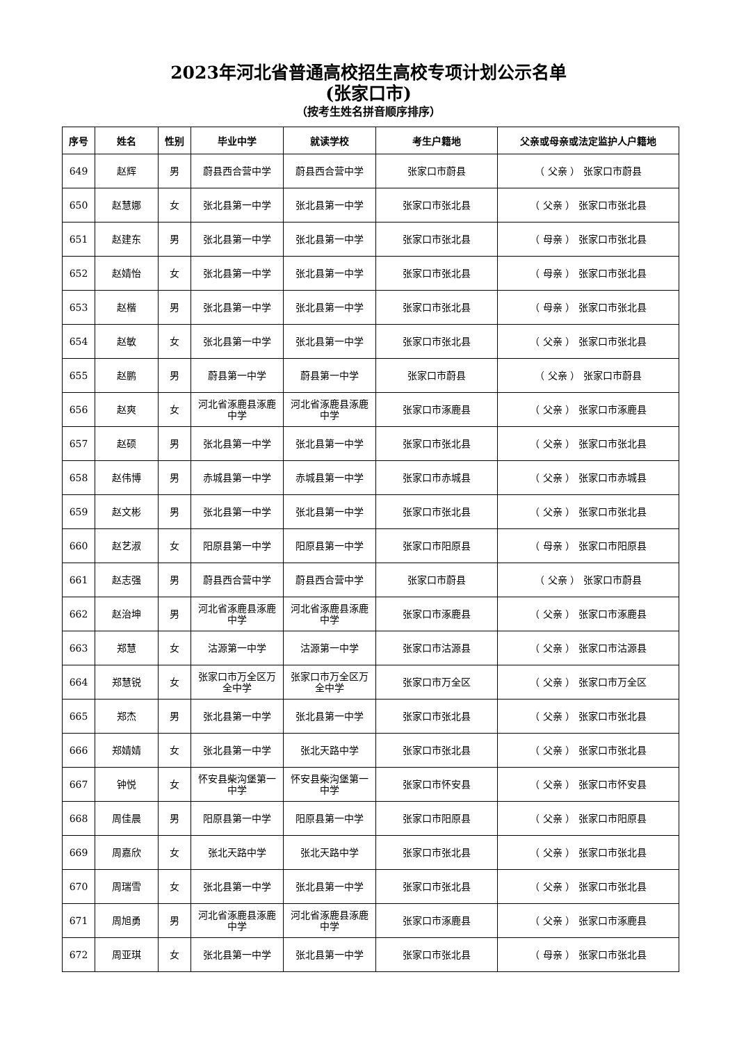2023年河北省普通高校招生高校专项计划公示名单
(张家口市)
（按考生姓名拼音顺序排序）
| 序号 | 姓名 | 性别 | 毕业中学 | 就读学校 | 考生户籍地 | 父亲或母亲或法定监护人户籍地 |
| --- | --- | --- | --- | --- | --- | --- |
| 649 | 赵辉 | 男 | 蔚县西合营中学 | 蔚县西合营中学 | 张家口市蔚县 | （ 父亲 ） 张家口市蔚县 |
| 650 | 赵慧娜 | 女 | 张北县第一中学 | 张北县第一中学 | 张家口市张北县 | （ 父亲 ） 张家口市张北县 |
| 651 | 赵建东 | 男 | 张北县第一中学 | 张北县第一中学 | 张家口市张北县 | （ 母亲 ） 张家口市张北县 |
| 652 | 赵婧怡 | 女 | 张北县第一中学 | 张北县第一中学 | 张家口市张北县 | （ 母亲 ） 张家口市张北县 |
| 653 | 赵楷 | 男 | 张北县第一中学 | 张北县第一中学 | 张家口市张北县 | （ 母亲 ） 张家口市张北县 |
| 654 | 赵敏 | 女 | 张北县第一中学 | 张北县第一中学 | 张家口市张北县 | （ 父亲 ） 张家口市张北县 |
| 655 | 赵鹏 | 男 | 蔚县第一中学 | 蔚县第一中学 | 张家口市蔚县 | （ 父亲 ） 张家口市蔚县 |
| 656 | 赵爽 | 女 | 河北省涿鹿县涿鹿中学 | 河北省涿鹿县涿鹿中学 | 张家口市涿鹿县 | （ 父亲 ） 张家口市涿鹿县 |
| 657 | 赵硕 | 男 | 张北县第一中学 | 张北县第一中学 | 张家口市张北县 | （ 父亲 ） 张家口市张北县 |
| 658 | 赵伟博 | 男 | 赤城县第一中学 | 赤城县第一中学 | 张家口市赤城县 | （ 父亲 ） 张家口市赤城县 |
| 659 | 赵文彬 | 男 | 张北县第一中学 | 张北县第一中学 | 张家口市张北县 | （ 父亲 ） 张家口市张北县 |
| 660 | 赵艺淑 | 女 | 阳原县第一中学 | 阳原县第一中学 | 张家口市阳原县 | （ 母亲 ） 张家口市阳原县 |
| 661 | 赵志强 | 男 | 蔚县西合营中学 | 蔚县西合营中学 | 张家口市蔚县 | （ 父亲 ） 张家口市蔚县 |
| 662 | 赵治坤 | 男 | 河北省涿鹿县涿鹿中学 | 河北省涿鹿县涿鹿中学 | 张家口市涿鹿县 | （ 父亲 ） 张家口市涿鹿县 |
| 663 | 郑慧 | 女 | 沽源第一中学 | 沽源第一中学 | 张家口市沽源县 | （ 父亲 ） 张家口市沽源县 |
| 664 | 郑慧锐 | 女 | 张家口市万全区万全中学 | 张家口市万全区万全中学 | 张家口市万全区 | （ 父亲 ） 张家口市万全区 |
| 665 | 郑杰 | 男 | 张北县第一中学 | 张北县第一中学 | 张家口市张北县 | （ 父亲 ） 张家口市张北县 |
| 666 | 郑婧婧 | 女 | 张北县第一中学 | 张北天路中学 | 张家口市张北县 | （ 父亲 ） 张家口市张北县 |
| 667 | 钟悦 | 女 | 怀安县柴沟堡第一中学 | 怀安县柴沟堡第一中学 | 张家口市怀安县 | （ 父亲 ） 张家口市怀安县 |
| 668 | 周佳晨 | 男 | 阳原县第一中学 | 阳原县第一中学 | 张家口市阳原县 | （ 父亲 ） 张家口市阳原县 |
| 669 | 周嘉欣 | 女 | 张北天路中学 | 张北天路中学 | 张家口市张北县 | （ 父亲 ） 张家口市张北县 |
| 670 | 周瑞雪 | 女 | 张北县第一中学 | 张北县第一中学 | 张家口市张北县 | （ 父亲 ） 张家口市张北县 |
| 671 | 周旭勇 | 男 | 河北省涿鹿县涿鹿中学 | 河北省涿鹿县涿鹿中学 | 张家口市涿鹿县 | （ 父亲 ） 张家口市涿鹿县 |
| 672 | 周亚琪 | 女 | 张北县第一中学 | 张北县第一中学 | 张家口市张北县 | （ 母亲 ） 张家口市张北县 |